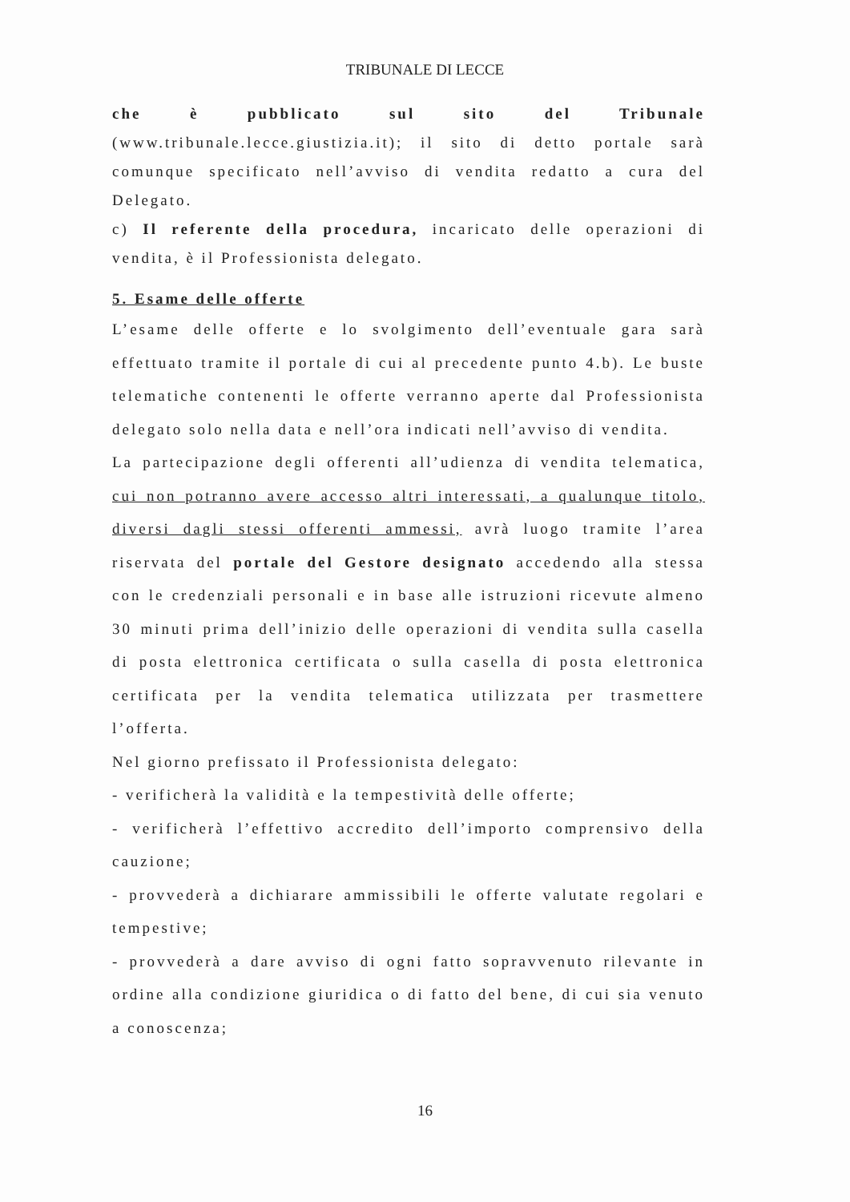TRIBUNALE DI LECCE
che è pubblicato sul sito del Tribunale (www.tribunale.lecce.giustizia.it); il sito di detto portale sarà comunque specificato nell’avviso di vendita redatto a cura del Delegato.
c) Il referente della procedura, incaricato delle operazioni di vendita, è il Professionista delegato.
5. Esame delle offerte
L’esame delle offerte e lo svolgimento dell’eventuale gara sarà effettuato tramite il portale di cui al precedente punto 4.b). Le buste telematiche contenenti le offerte verranno aperte dal Professionista delegato solo nella data e nell’ora indicati nell’avviso di vendita.
La partecipazione degli offerenti all’udienza di vendita telematica, cui non potranno avere accesso altri interessati, a qualunque titolo, diversi dagli stessi offerenti ammessi, avrà luogo tramite l’area riservata del portale del Gestore designato accedendo alla stessa con le credenziali personali e in base alle istruzioni ricevute almeno 30 minuti prima dell’inizio delle operazioni di vendita sulla casella di posta elettronica certificata o sulla casella di posta elettronica certificata per la vendita telematica utilizzata per trasmettere l’offerta.
Nel giorno prefissato il Professionista delegato:
- verificherà la validità e la tempestività delle offerte;
- verificherà l’effettivo accredito dell’importo comprensivo della cauzione;
- provvederà a dichiarare ammissibili le offerte valutate regolari e tempestive;
- provvederà a dare avviso di ogni fatto sopravvenuto rilevante in ordine alla condizione giuridica o di fatto del bene, di cui sia venuto a conoscenza;
16